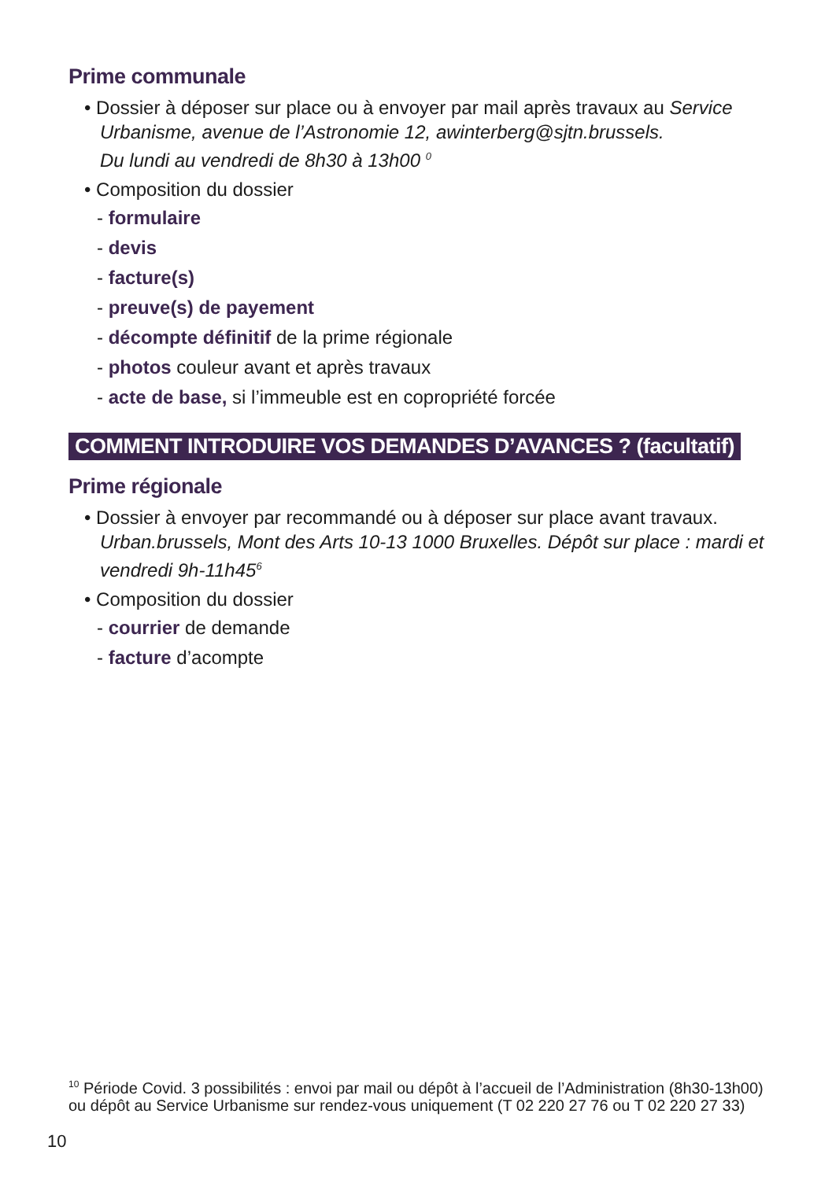Prime communale
• Dossier à déposer sur place ou à envoyer par mail après travaux au Service
Urbanisme, avenue de l’Astronomie 12, awinterberg@sjtn.brussels.
Du lundi au vendredi de 8h30 à 13h00 <sup>0</sup>
• Composition du dossier
- formulaire
- devis
- facture(s)
- preuve(s) de payement
- décompte définitif de la prime régionale
- photos couleur avant et après travaux
- acte de base, si l’immeuble est en copropriété forcée
COMMENT INTRODUIRE VOS DEMANDES D’AVANCES ? (facultatif)
Prime régionale
• Dossier à envoyer par recommandé ou à déposer sur place avant travaux.
Urban.brussels, Mont des Arts 10-13 1000 Bruxelles. Dépôt sur place : mardi et vendredi 9h-11h45<sup>6</sup>
• Composition du dossier
- courrier de demande
- facture d’acompte
<sup>10</sup> Période Covid. 3 possibilités : envoi par mail ou dépôt à l’accueil de l’Administration (8h30-13h00) ou dépôt au Service Urbanisme sur rendez-vous uniquement (T 02 220 27 76 ou T 02 220 27 33)
10